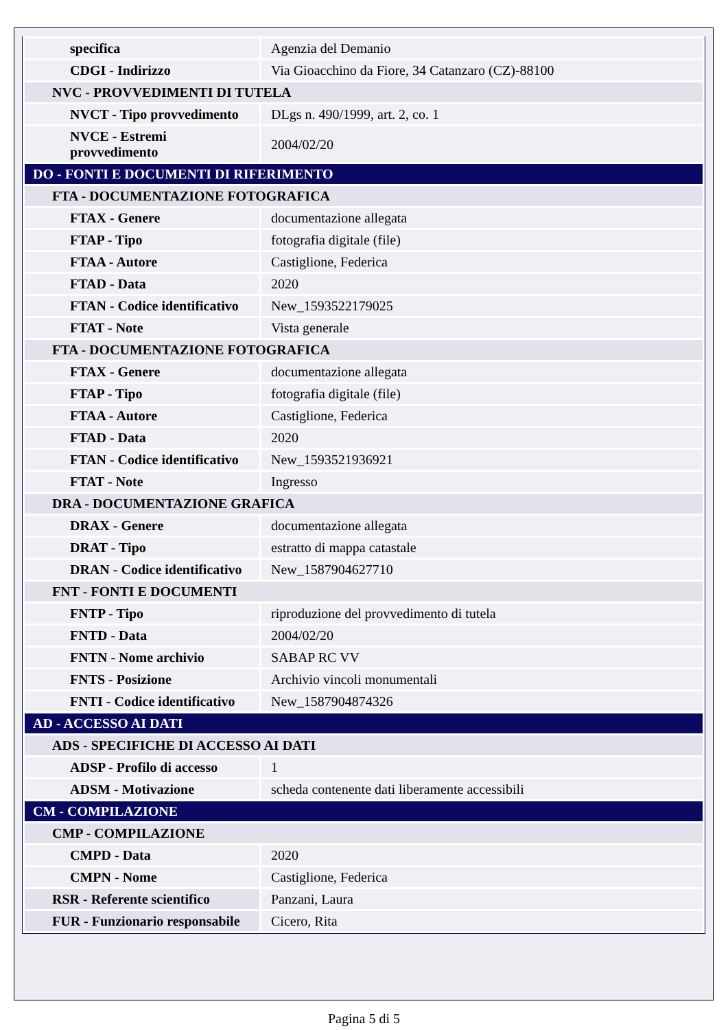| specifica | Agenzia del Demanio |
| CDGI - Indirizzo | Via Gioacchino da Fiore, 34 Catanzaro (CZ)-88100 |
| NVC - PROVVEDIMENTI DI TUTELA | |
| NVCT - Tipo provvedimento | DLgs n. 490/1999, art. 2, co. 1 |
| NVCE - Estremi provvedimento | 2004/02/20 |
| DO - FONTI E DOCUMENTI DI RIFERIMENTO | |
| FTA - DOCUMENTAZIONE FOTOGRAFICA | |
| FTAX - Genere | documentazione allegata |
| FTAP - Tipo | fotografia digitale (file) |
| FTAA - Autore | Castiglione, Federica |
| FTAD - Data | 2020 |
| FTAN - Codice identificativo | New_1593522179025 |
| FTAT - Note | Vista generale |
| FTA - DOCUMENTAZIONE FOTOGRAFICA | |
| FTAX - Genere | documentazione allegata |
| FTAP - Tipo | fotografia digitale (file) |
| FTAA - Autore | Castiglione, Federica |
| FTAD - Data | 2020 |
| FTAN - Codice identificativo | New_1593521936921 |
| FTAT - Note | Ingresso |
| DRA - DOCUMENTAZIONE GRAFICA | |
| DRAX - Genere | documentazione allegata |
| DRAT - Tipo | estratto di mappa catastale |
| DRAN - Codice identificativo | New_1587904627710 |
| FNT - FONTI E DOCUMENTI | |
| FNTP - Tipo | riproduzione del provvedimento di tutela |
| FNTD - Data | 2004/02/20 |
| FNTN - Nome archivio | SABAP RC VV |
| FNTS - Posizione | Archivio vincoli monumentali |
| FNTI - Codice identificativo | New_1587904874326 |
| AD - ACCESSO AI DATI | |
| ADS - SPECIFICHE DI ACCESSO AI DATI | |
| ADSP - Profilo di accesso | 1 |
| ADSM - Motivazione | scheda contenente dati liberamente accessibili |
| CM - COMPILAZIONE | |
| CMP - COMPILAZIONE | |
| CMPD - Data | 2020 |
| CMPN - Nome | Castiglione, Federica |
| RSR - Referente scientifico | Panzani, Laura |
| FUR - Funzionario responsabile | Cicero, Rita |
Pagina 5 di 5